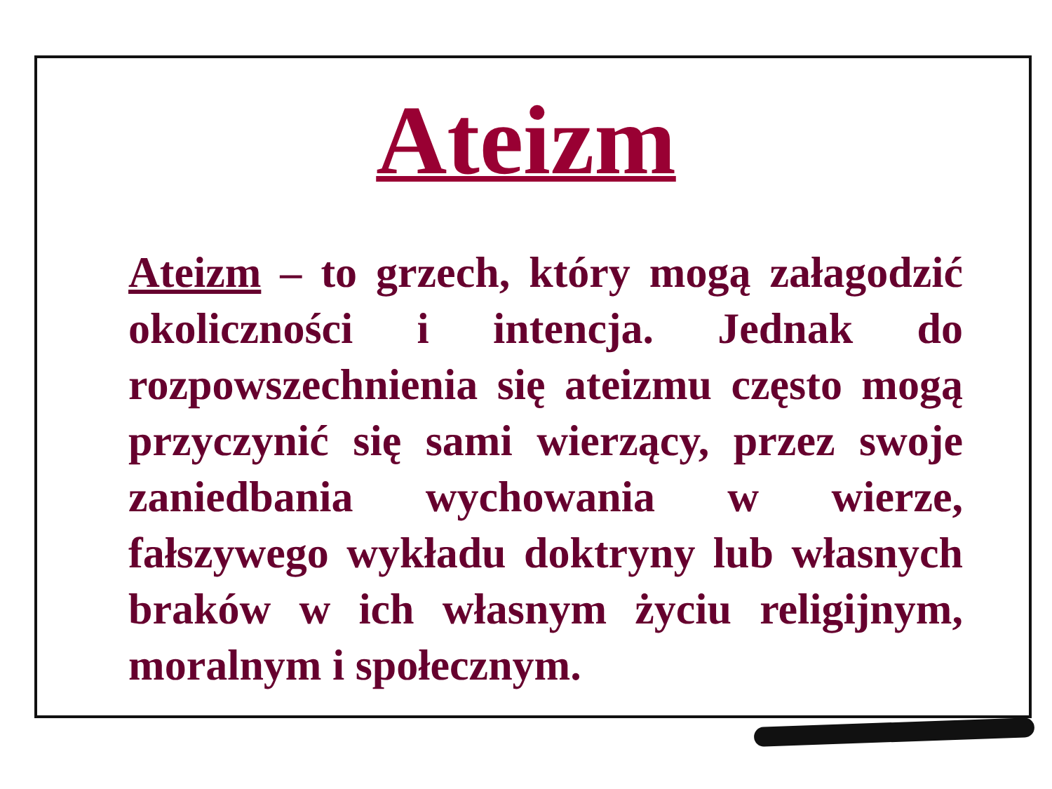Ateizm
Ateizm – to grzech, który mogą załagodzić okoliczności i intencja. Jednak do rozpowszechnienia się ateizmu często mogą przyczynić się sami wierzący, przez swoje zaniedbania wychowania w wierze, fałszywego wykładu doktryny lub własnych braków w ich własnym życiu religijnym, moralnym i społecznym.